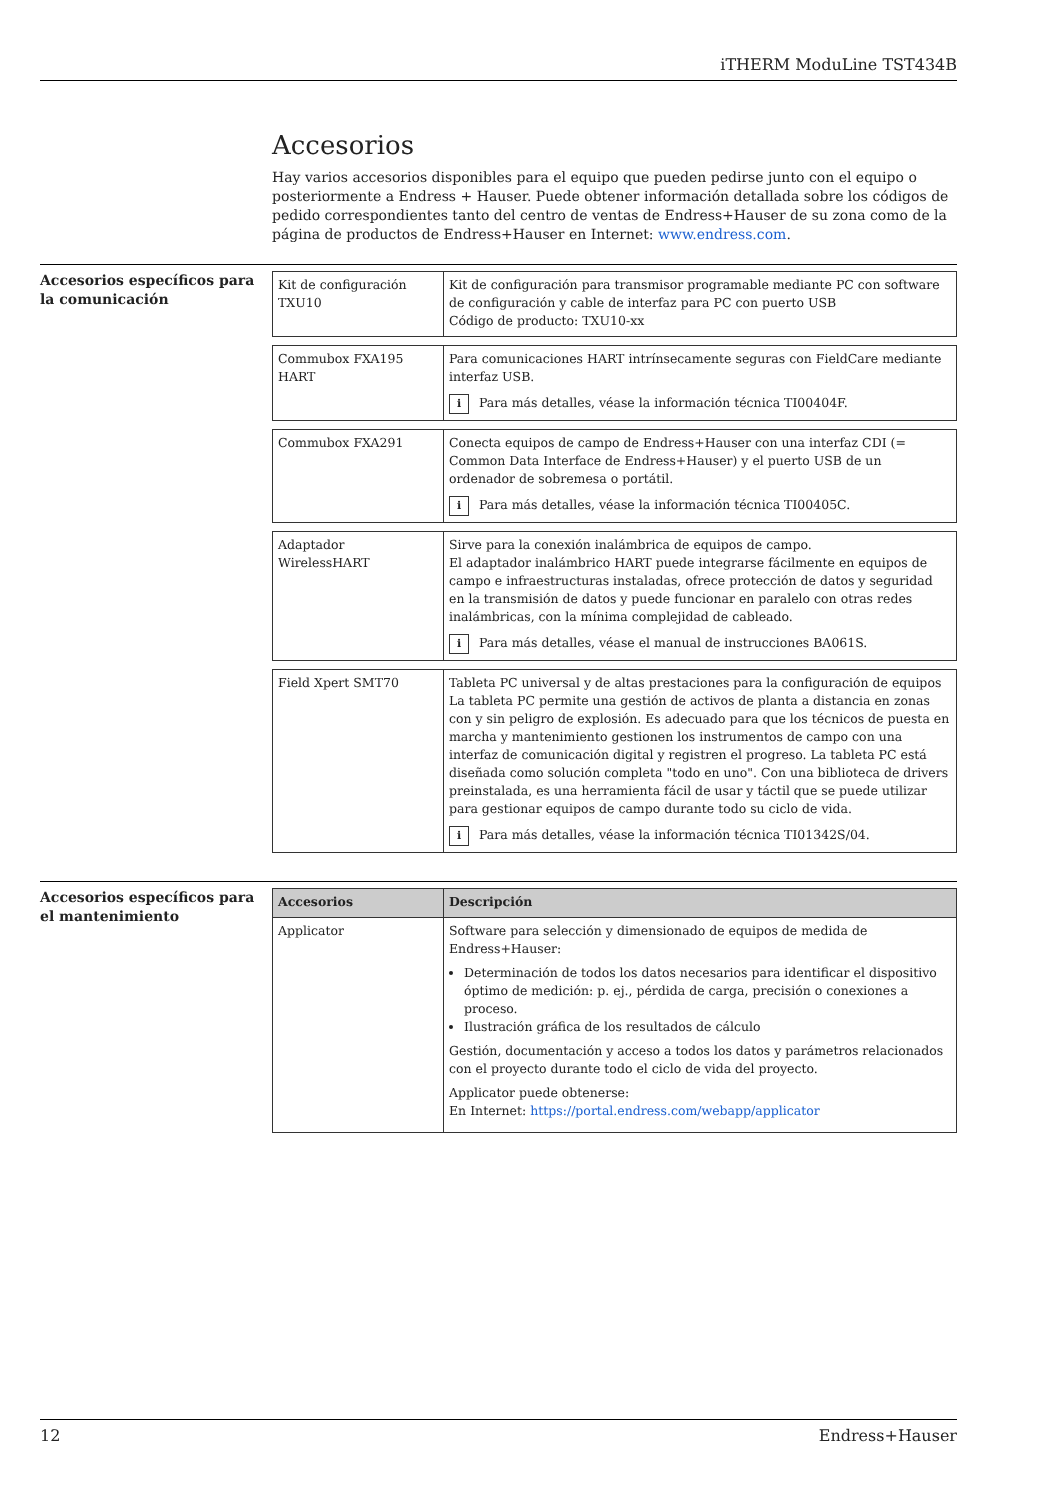iTHERM ModuLine TST434B
Accesorios
Hay varios accesorios disponibles para el equipo que pueden pedirse junto con el equipo o posteriormente a Endress + Hauser. Puede obtener información detallada sobre los códigos de pedido correspondientes tanto del centro de ventas de Endress+Hauser de su zona como de la página de productos de Endress+Hauser en Internet: www.endress.com.
Accesorios específicos para la comunicación
| Kit de configuración TXU10 | Kit de configuración para transmisor programable mediante PC con software de configuración y cable de interfaz para PC con puerto USB Código de producto: TXU10-xx |
| Commubox FXA195 HART | Para comunicaciones HART intrínsecamente seguras con FieldCare mediante interfaz USB. i Para más detalles, véase la información técnica TI00404F. |
| Commubox FXA291 | Conecta equipos de campo de Endress+Hauser con una interfaz CDI (= Common Data Interface de Endress+Hauser) y el puerto USB de un ordenador de sobremesa o portátil. i Para más detalles, véase la información técnica TI00405C. |
| Adaptador WirelessHART | Sirve para la conexión inalámbrica de equipos de campo. El adaptador inalámbrico HART puede integrarse fácilmente en equipos de campo e infraestructuras instaladas, ofrece protección de datos y seguridad en la transmisión de datos y puede funcionar en paralelo con otras redes inalámbricas, con la mínima complejidad de cableado. i Para más detalles, véase el manual de instrucciones BA061S. |
| Field Xpert SMT70 | Tableta PC universal y de altas prestaciones para la configuración de equipos La tableta PC permite una gestión de activos de planta a distancia en zonas con y sin peligro de explosión. Es adecuado para que los técnicos de puesta en marcha y mantenimiento gestionen los instrumentos de campo con una interfaz de comunicación digital y registren el progreso. La tableta PC está diseñada como solución completa "todo en uno". Con una biblioteca de drivers preinstalada, es una herramienta fácil de usar y táctil que se puede utilizar para gestionar equipos de campo durante todo su ciclo de vida. i Para más detalles, véase la información técnica TI01342S/04. |
Accesorios específicos para el mantenimiento
| Accesorios | Descripción |
| --- | --- |
| Applicator | Software para selección y dimensionado de equipos de medida de Endress+Hauser: Determinación de todos los datos necesarios para identificar el dispositivo óptimo de medición: p. ej., pérdida de carga, precisión o conexiones a proceso. Ilustración gráfica de los resultados de cálculo Gestión, documentación y acceso a todos los datos y parámetros relacionados con el proyecto durante todo el ciclo de vida del proyecto. Applicator puede obtenerse: En Internet: https://portal.endress.com/webapp/applicator |
12 Endress+Hauser